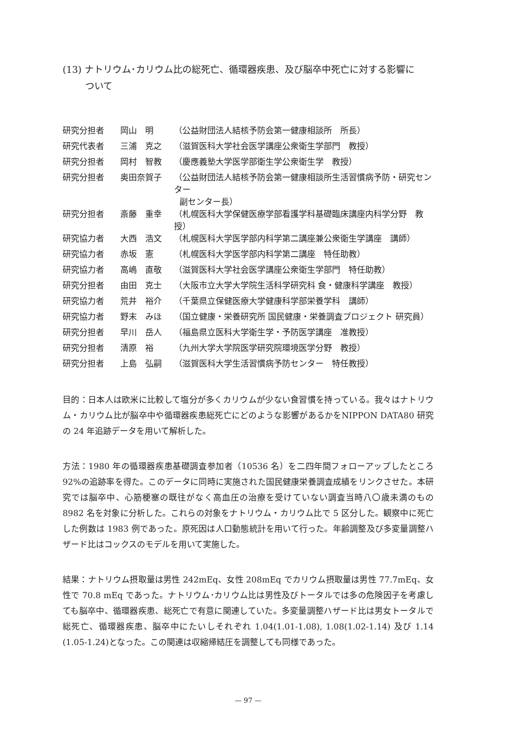(13) ナトリウム･カリウム比の総死亡、循環器疾患、及び脳卒中死亡に対する影響に
ついて
| 研究分担者 | 岡山 明 | （公益財団法人結核予防会第一健康相談所 所長） |
| 研究代表者 | 三浦 克之 | （滋賀医科大学社会医学講座公衆衛生学部門 教授） |
| 研究分担者 | 岡村 智教 | （慶應義塾大学医学部衛生学公衆衛生学 教授） |
| 研究分担者 | 奥田奈賀子 | （公益財団法人結核予防会第一健康相談所生活習慣病予防・研究センター 副センター長） |
| 研究分担者 | 斎藤 重幸 | （札幌医科大学保健医療学部看護学科基礎臨床講座内科学分野 教授） |
| 研究協力者 | 大西 浩文 | （札幌医科大学医学部内科学第二講座兼公衆衛生学講座 講師） |
| 研究協力者 | 赤坂 憲 | （札幌医科大学医学部内科学第二講座 特任助教） |
| 研究協力者 | 高嶋 直敬 | （滋賀医科大学社会医学講座公衆衛生学部門 特任助教） |
| 研究分担者 | 由田 克士 | （大阪市立大学大学院生活科学研究科 食・健康科学講座 教授） |
| 研究協力者 | 荒井 裕介 | （千葉県立保健医療大学健康科学部栄養学科 講師） |
| 研究協力者 | 野末 みほ | （国立健康・栄養研究所 国民健康・栄養調査プロジェクト 研究員） |
| 研究分担者 | 早川 岳人 | （福島県立医科大学衛生学・予防医学講座 准教授） |
| 研究分担者 | 清原 裕 | （九州大学大学院医学研究院環境医学分野 教授） |
| 研究分担者 | 上島 弘嗣 | （滋賀医科大学生活習慣病予防センター 特任教授） |
目的：日本人は欧米に比較して塩分が多くカリウムが少ない食習慣を持っている。我々はナトリウム・カリウム比が脳卒中や循環器疾患総死亡にどのような影響があるかをNIPPON DATA80 研究の 24 年追跡データを用いて解析した。
方法：1980 年の循環器疾患基礎調査参加者（10536 名）を二四年間フォローアップしたところ 92%の追跡率を得た。このデータに同時に実施された国民健康栄養調査成績をリンクさせた。本研究では脳卒中、心筋梗塞の既往がなく高血圧の治療を受けていない調査当時八〇歳未満のもの 8982 名を対象に分析した。これらの対象をナトリウム・カリウム比で 5 区分した。観察中に死亡した例数は 1983 例であった。原死因は人口動態統計を用いて行った。年齢調整及び多変量調整ハザード比はコックスのモデルを用いて実施した。
結果：ナトリウム摂取量は男性 242mEq、女性 208mEq でカリウム摂取量は男性 77.7mEq、女性で 70.8 mEq であった。ナトリウム･カリウム比は男性及びトータルでは多の危険因子を考慮しても脳卒中、循環器疾患、総死亡で有意に関連していた。多変量調整ハザード比は男女トータルで総死亡、循環器疾患、脳卒中にたいしそれぞれ 1.04(1.01-1.08), 1.08(1.02-1.14) 及び 1.14 (1.05-1.24)となった。この関連は収縮帰結圧を調整しても同様であった。
— 97 —